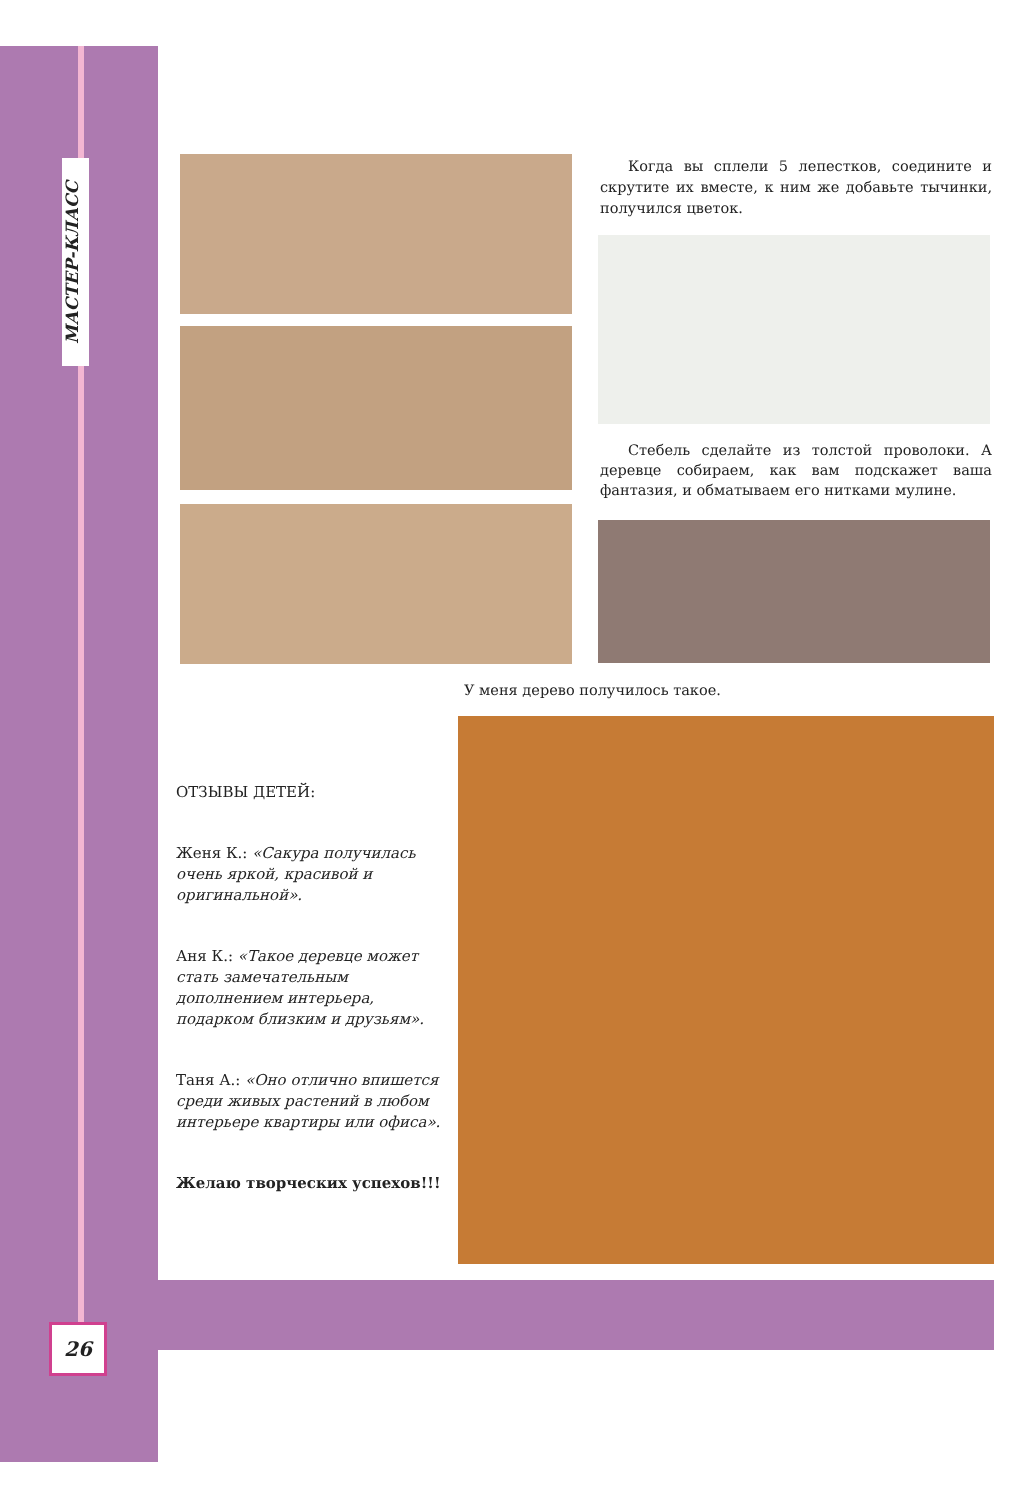МАСТЕР-КЛАСС
Когда вы сплели 5 лепестков, соедините и скрутите их вместе, к ним же добавьте тычинки, получился цветок.
Стебель сделайте из толстой проволоки. А деревце собираем, как вам подскажет ваша фантазия, и обматываем его нитками мулине.
У меня дерево получилось такое.
ОТЗЫВЫ ДЕТЕЙ:
Женя К.: «Сакура получилась очень яркой, красивой и оригинальной».
Аня К.: «Такое деревце может стать замечательным дополнением интерьера, подарком близким и друзьям».
Таня А.: «Оно отлично впишется среди живых растений в любом интерьере квартиры или офиса».
Желаю творческих успехов!!!
26